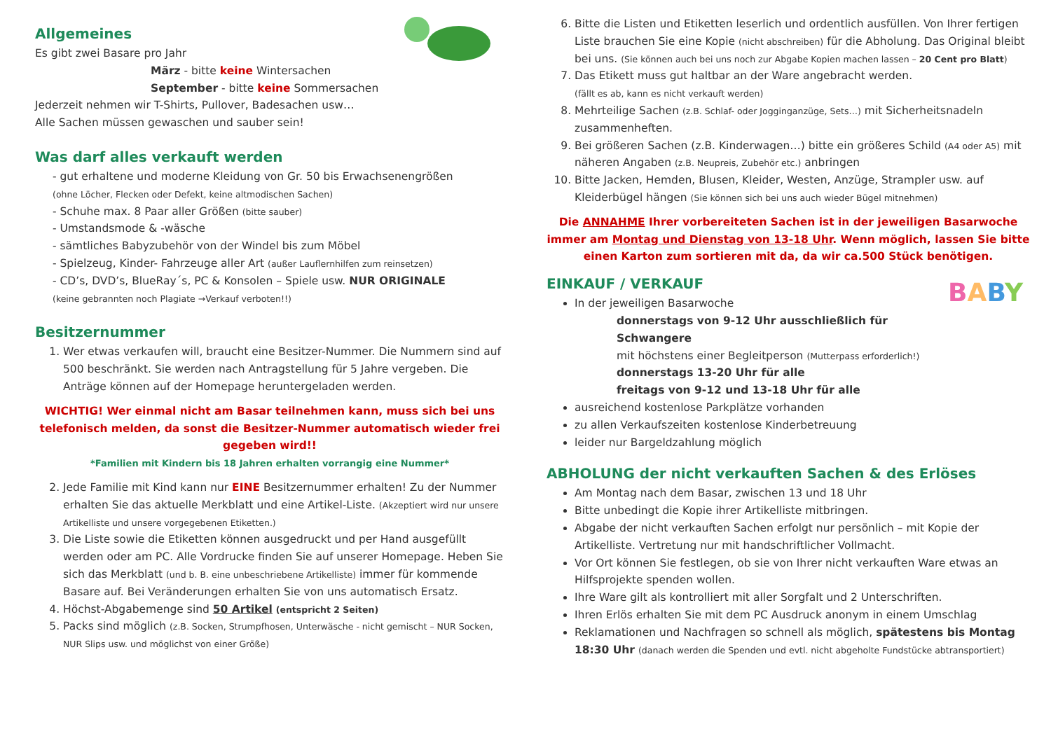Allgemeines
Es gibt zwei Basare pro Jahr
März - bitte keine Wintersachen
September - bitte keine Sommersachen
Jederzeit nehmen wir T-Shirts, Pullover, Badesachen usw…
Alle Sachen müssen gewaschen und sauber sein!
Was darf alles verkauft werden
- gut erhaltene und moderne Kleidung von Gr. 50 bis Erwachsenengrößen
(ohne Löcher, Flecken oder Defekt, keine altmodischen Sachen)
- Schuhe max. 8 Paar aller Größen (bitte sauber)
- Umstandsmode & -wäsche
- sämtliches Babyzubehör von der Windel bis zum Möbel
- Spielzeug, Kinder- Fahrzeuge aller Art (außer Lauflernhilfen zum reinsetzen)
- CD’s, DVD’s, BlueRay´s, PC & Konsolen – Spiele usw. NUR ORIGINALE
(keine gebrannten noch Plagiate →Verkauf verboten!!)
Besitzernummer
1. Wer etwas verkaufen will, braucht eine Besitzer-Nummer. Die Nummern sind auf 500 beschränkt. Sie werden nach Antragstellung für 5 Jahre vergeben. Die Anträge können auf der Homepage heruntergeladen werden.
WICHTIG! Wer einmal nicht am Basar teilnehmen kann, muss sich bei uns telefonisch melden, da sonst die Besitzer-Nummer automatisch wieder frei gegeben wird!!
*Familien mit Kindern bis 18 Jahren erhalten vorrangig eine Nummer*
2. Jede Familie mit Kind kann nur EINE Besitzernummer erhalten! Zu der Nummer erhalten Sie das aktuelle Merkblatt und eine Artikel-Liste. (Akzeptiert wird nur unsere Artikelliste und unsere vorgegebenen Etiketten.)
3. Die Liste sowie die Etiketten können ausgedruckt und per Hand ausgefüllt werden oder am PC. Alle Vordrucke finden Sie auf unserer Homepage. Heben Sie sich das Merkblatt (und b. B. eine unbeschriebene Artikelliste) immer für kommende Basare auf. Bei Veränderungen erhalten Sie von uns automatisch Ersatz.
4. Höchst-Abgabemenge sind 50 Artikel (entspricht 2 Seiten)
5. Packs sind möglich (z.B. Socken, Strumpfhosen, Unterwäsche - nicht gemischt – NUR Socken, NUR Slips usw. und möglichst von einer Größe)
6. Bitte die Listen und Etiketten leserlich und ordentlich ausfüllen. Von Ihrer fertigen Liste brauchen Sie eine Kopie (nicht abschreiben) für die Abholung. Das Original bleibt bei uns. (Sie können auch bei uns noch zur Abgabe Kopien machen lassen – 20 Cent pro Blatt)
7. Das Etikett muss gut haltbar an der Ware angebracht werden.
(fällt es ab, kann es nicht verkauft werden)
8. Mehrteilige Sachen (z.B. Schlaf- oder Jogginganzüge, Sets…) mit Sicherheitsnadeln zusammenheften.
9. Bei größeren Sachen (z.B. Kinderwagen…) bitte ein größeres Schild (A4 oder A5) mit näheren Angaben (z.B. Neupreis, Zubehör etc.) anbringen
10. Bitte Jacken, Hemden, Blusen, Kleider, Westen, Anzüge, Strampler usw. auf Kleiderbügel hängen (Sie können sich bei uns auch wieder Bügel mitnehmen)
Die ANNAHME Ihrer vorbereiteten Sachen ist in der jeweiligen Basarwoche immer am Montag und Dienstag von 13-18 Uhr. Wenn möglich, lassen Sie bitte einen Karton zum sortieren mit da, da wir ca.500 Stück benötigen.
BABY
EINKAUF / VERKAUF
In der jeweiligen Basarwoche
donnerstags von 9-12 Uhr ausschließlich für Schwangere
mit höchstens einer Begleitperson (Mutterpass erforderlich!)
donnerstags 13-20 Uhr für alle
freitags von 9-12 und 13-18 Uhr für alle
ausreichend kostenlose Parkplätze vorhanden
zu allen Verkaufszeiten kostenlose Kinderbetreuung
leider nur Bargeldzahlung möglich
ABHOLUNG der nicht verkauften Sachen & des Erlöses
Am Montag nach dem Basar, zwischen 13 und 18 Uhr
Bitte unbedingt die Kopie ihrer Artikelliste mitbringen.
Abgabe der nicht verkauften Sachen erfolgt nur persönlich – mit Kopie der Artikelliste. Vertretung nur mit handschriftlicher Vollmacht.
Vor Ort können Sie festlegen, ob sie von Ihrer nicht verkauften Ware etwas an Hilfsprojekte spenden wollen.
Ihre Ware gilt als kontrolliert mit aller Sorgfalt und 2 Unterschriften.
Ihren Erlös erhalten Sie mit dem PC Ausdruck anonym in einem Umschlag
Reklamationen und Nachfragen so schnell als möglich, spätestens bis Montag 18:30 Uhr (danach werden die Spenden und evtl. nicht abgeholte Fundstücke abtransportiert)